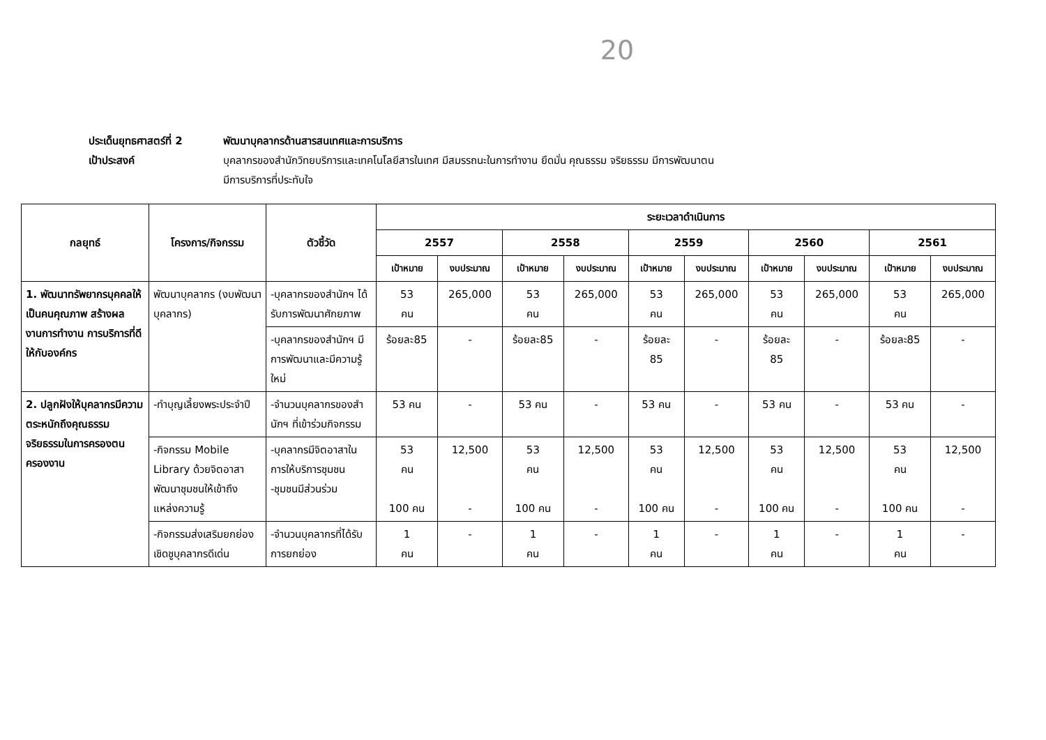20
ประเด็นยุทธศาสตร์ที่ 2
พัฒนาบุคลากรด้านสารสนเทศและการบริการ
เป้าประสงค์ บุคลากรของสำนักวิทยบริการและเทคโนโลยีสารในเทศ มีสมรรถนะในการทำงาน ยึดมั่น คุณธรรม จริยธรรม มีการพัฒนาตน
มีการบริการที่ประทับใจ
| กลยุทธ์ | โครงการ/กิจกรรม | ตัวชี้วัด | ระยะเวลาดำเนินการ | | | | | | | | | |
| --- | --- | --- | --- | --- | --- | --- | --- | --- | --- | --- | --- | --- |
| | | | 2557 | | 2558 | | 2559 | | 2560 | | 2561 | |
| | | | เป้าหมาย | งบประมาณ | เป้าหมาย | งบประมาณ | เป้าหมาย | งบประมาณ | เป้าหมาย | งบประมาณ | เป้าหมาย | งบประมาณ |
| 1. พัฒนาทรัพยากรบุคคลให้เป็นคนคุณภาพ สร้างผลงานการทำงาน การบริการที่ดีให้กับองค์กร | พัฒนาบุคลากร (งบพัฒนาบุคลากร) | -บุคลากรของสำนักฯ ได้รับการพัฒนาศักยภาพ | 53 คน | 265,000 | 53 คน | 265,000 | 53 คน | 265,000 | 53 คน | 265,000 | 53 คน | 265,000 |
| | | -บุคลากรของสำนักฯ มีการพัฒนาและมีความรู้ใหม่ | ร้อยละ85 | - | ร้อยละ85 | - | ร้อยละ 85 | - | ร้อยละ 85 | - | ร้อยละ85 | - |
| 2. ปลูกฝังให้บุคลากรมีความตระหนักถึงคุณธรรม จริยธรรมในการครองตนครองงาน | -ทำบุญเลี้ยงพระประจำปี | -จำนวนบุคลากรของสำนักฯ ที่เข้าร่วมกิจกรรม | 53 คน | - | 53 คน | - | 53 คน | - | 53 คน | - | 53 คน | - |
| | -กิจกรรม Mobile Library ด้วยจิตอาสา พัฒนาชุมชนให้เข้าถึงแหล่งความรู้ | -บุคลากรมีจิตอาสาในการให้บริการชุมชน -ชุมชนมีส่วนร่วม | 53 คน 100 คน | 12,500 - | 53 คน 100 คน | 12,500 - | 53 คน 100 คน | 12,500 - | 53 คน 100 คน | 12,500 - | 53 คน 100 คน | 12,500 - |
| | -กิจกรรมส่งเสริมยกย่องเชิดชูบุคลากรดีเด่น | -จำนวนบุคลากรที่ได้รับการยกย่อง | 1 คน | - | 1 คน | - | 1 คน | - | 1 คน | - | 1 คน | - |